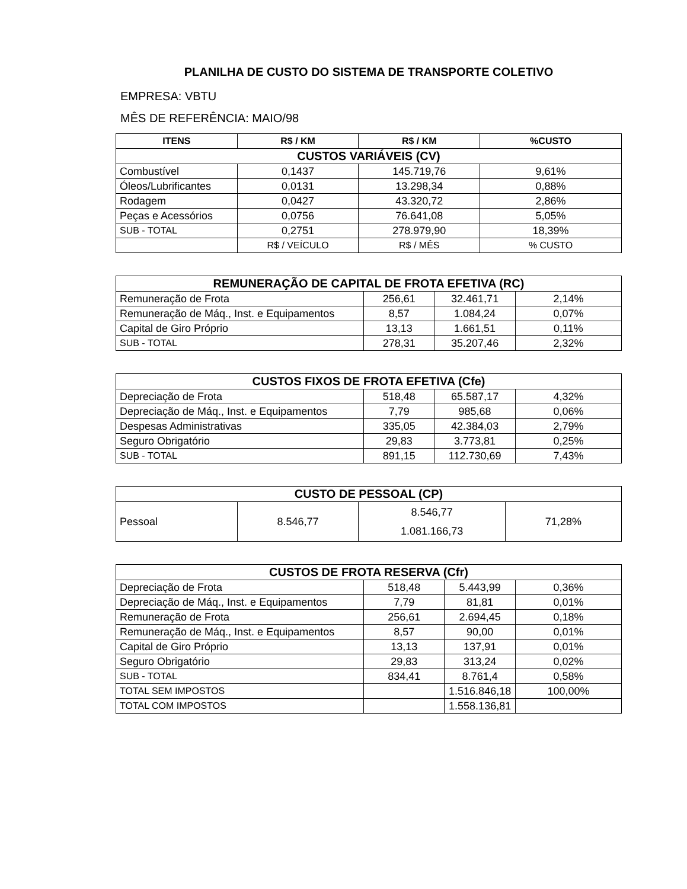PLANILHA DE CUSTO DO SISTEMA DE TRANSPORTE COLETIVO
EMPRESA: VBTU
MÊS DE REFERÊNCIA: MAIO/98
| ITENS | R$ / KM | R$ / KM | %CUSTO |
| --- | --- | --- | --- |
| CUSTOS VARIÁVEIS (CV) | | | |
| Combustível | 0,1437 | 145.719,76 | 9,61% |
| Óleos/Lubrificantes | 0,0131 | 13.298,34 | 0,88% |
| Rodagem | 0,0427 | 43.320,72 | 2,86% |
| Peças e Acessórios | 0,0756 | 76.641,08 | 5,05% |
| SUB - TOTAL | 0,2751 | 278.979,90 | 18,39% |
| | R$ / VEÍCULO | R$ / MÊS | % CUSTO |
| REMUNERAÇÃO DE CAPITAL DE FROTA EFETIVA (RC) | | | |
| Remuneração de Frota | 256,61 | 32.461,71 | 2,14% |
| Remuneração de Máq., Inst. e Equipamentos | 8,57 | 1.084,24 | 0,07% |
| Capital de Giro Próprio | 13,13 | 1.661,51 | 0,11% |
| SUB - TOTAL | 278,31 | 35.207,46 | 2,32% |
| CUSTOS FIXOS DE FROTA EFETIVA (Cfe) | | | |
| Depreciação de Frota | 518,48 | 65.587,17 | 4,32% |
| Depreciação de Máq., Inst. e Equipamentos | 7,79 | 985,68 | 0,06% |
| Despesas Administrativas | 335,05 | 42.384,03 | 2,79% |
| Seguro Obrigatório | 29,83 | 3.773,81 | 0,25% |
| SUB - TOTAL | 891,15 | 112.730,69 | 7,43% |
| CUSTO DE PESSOAL (CP) | | | |
| Pessoal | 8.546,77 | 8.546,77 1.081.166,73 | 71,28% |
| CUSTOS DE FROTA RESERVA (Cfr) | | | |
| Depreciação de Frota | 518,48 | 5.443,99 | 0,36% |
| Depreciação de Máq., Inst. e Equipamentos | 7,79 | 81,81 | 0,01% |
| Remuneração de Frota | 256,61 | 2.694,45 | 0,18% |
| Remuneração de Máq., Inst. e Equipamentos | 8,57 | 90,00 | 0,01% |
| Capital de Giro Próprio | 13,13 | 137,91 | 0,01% |
| Seguro Obrigatório | 29,83 | 313,24 | 0,02% |
| SUB - TOTAL | 834,41 | 8.761,4 | 0,58% |
| TOTAL SEM IMPOSTOS | | 1.516.846,18 | 100,00% |
| TOTAL COM IMPOSTOS | | 1.558.136,81 | |